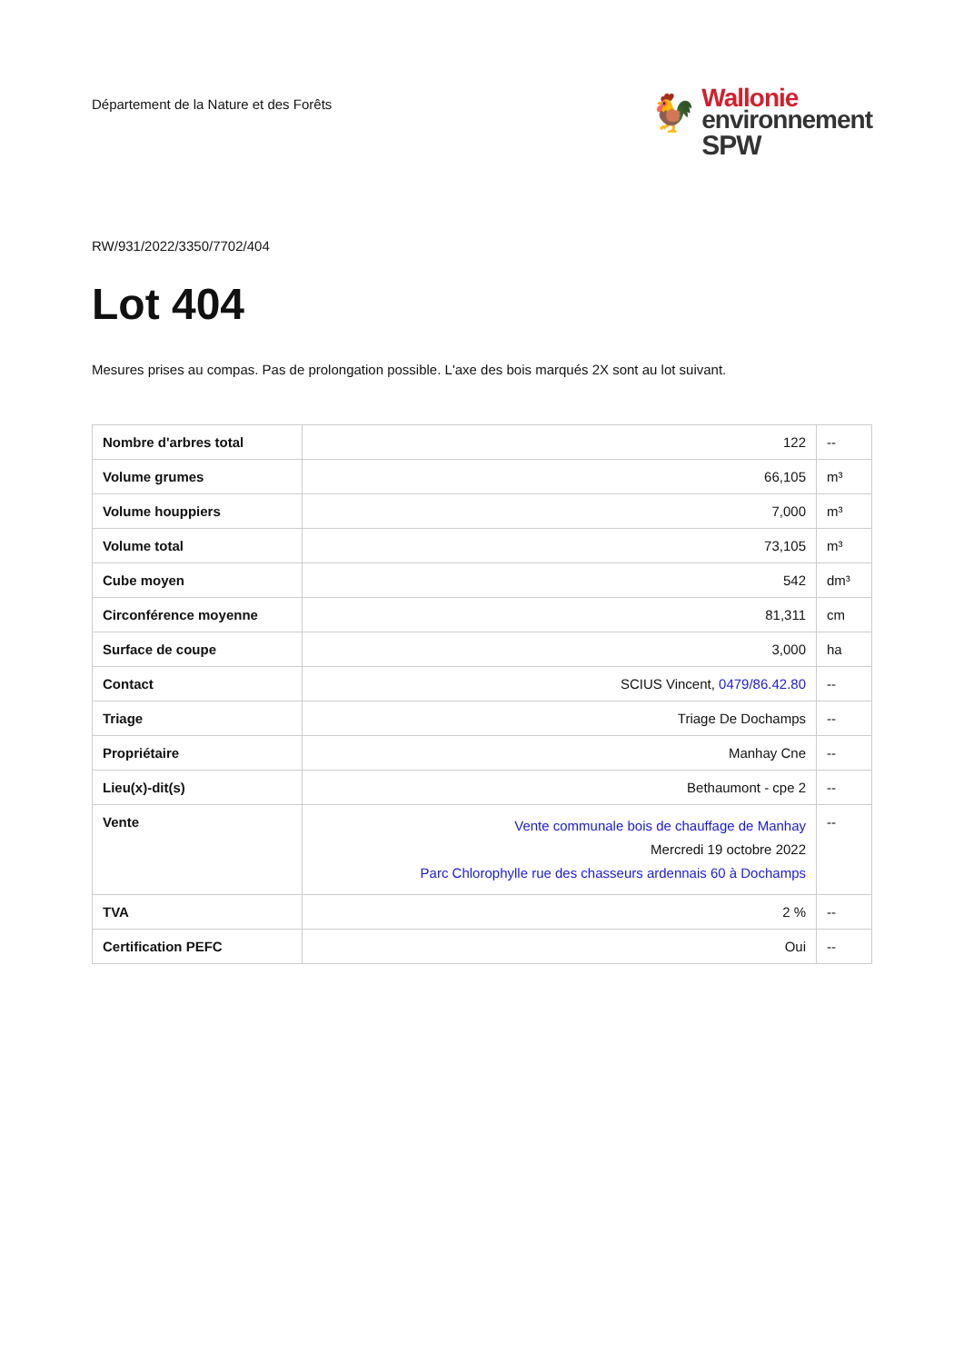Département de la Nature et des Forêts
🐓
Wallonie
environnement
SPW
RW/931/2022/3350/7702/404
Lot 404
Mesures prises au compas. Pas de prolongation possible. L'axe des bois marqués 2X sont au lot suivant.
| Nombre d'arbres total | 122 | -- |
| Volume grumes | 66,105 | m³ |
| Volume houppiers | 7,000 | m³ |
| Volume total | 73,105 | m³ |
| Cube moyen | 542 | dm³ |
| Circonférence moyenne | 81,311 | cm |
| Surface de coupe | 3,000 | ha |
| Contact | SCIUS Vincent, 0479/86.42.80 | -- |
| Triage | Triage De Dochamps | -- |
| Propriétaire | Manhay Cne | -- |
| Lieu(x)-dit(s) | Bethaumont - cpe 2 | -- |
| Vente | Vente communale bois de chauffage de Manhay Mercredi 19 octobre 2022 Parc Chlorophylle rue des chasseurs ardennais 60 à Dochamps | -- |
| TVA | 2 % | -- |
| Certification PEFC | Oui | -- |